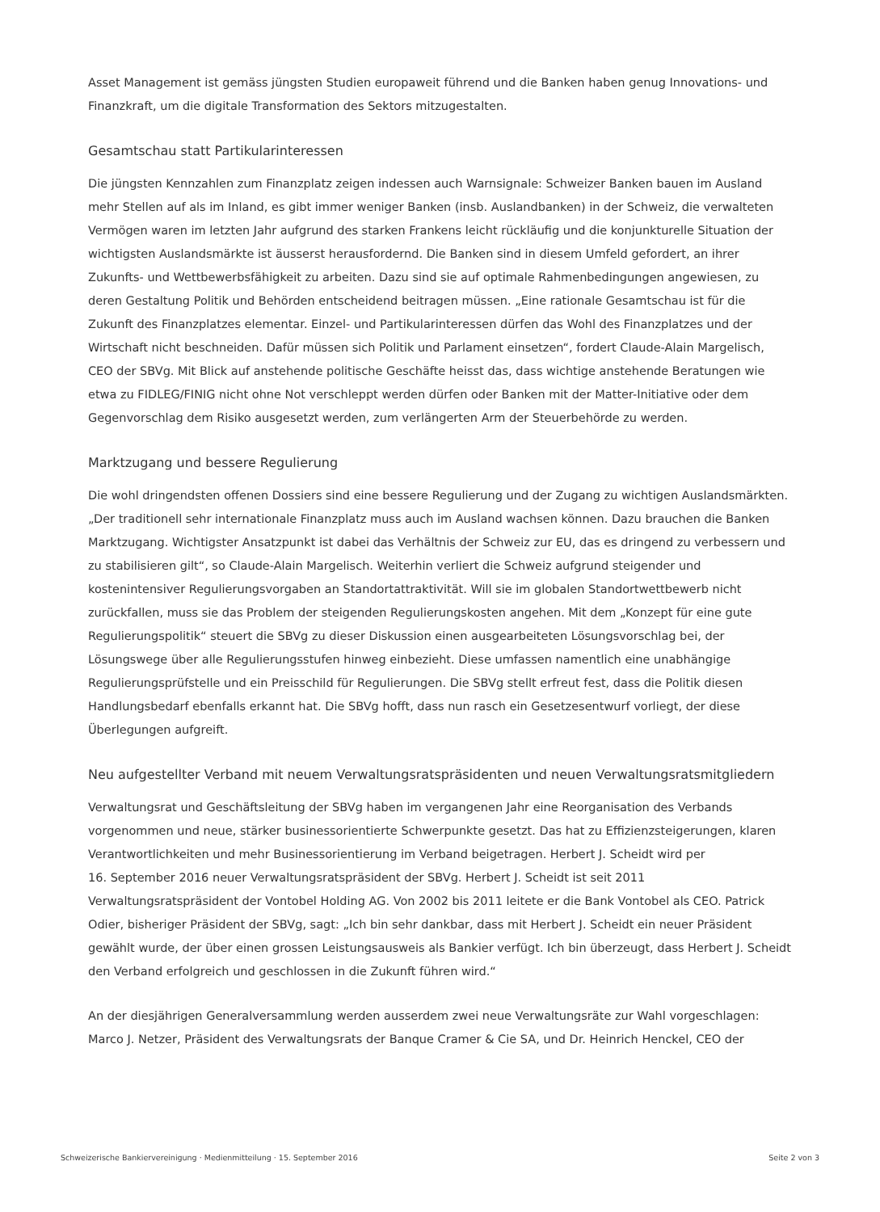Asset Management ist gemäss jüngsten Studien europaweit führend und die Banken haben genug Innovations- und Finanzkraft, um die digitale Transformation des Sektors mitzugestalten.
Gesamtschau statt Partikularinteressen
Die jüngsten Kennzahlen zum Finanzplatz zeigen indessen auch Warnsignale: Schweizer Banken bauen im Ausland mehr Stellen auf als im Inland, es gibt immer weniger Banken (insb. Auslandbanken) in der Schweiz, die verwalteten Vermögen waren im letzten Jahr aufgrund des starken Frankens leicht rückläufig und die konjunkturelle Situation der wichtigsten Auslandsmärkte ist äusserst herausfordernd. Die Banken sind in diesem Umfeld gefordert, an ihrer Zukunfts- und Wettbewerbsfähigkeit zu arbeiten. Dazu sind sie auf optimale Rahmenbedingungen angewiesen, zu deren Gestaltung Politik und Behörden entscheidend beitragen müssen. „Eine rationale Gesamtschau ist für die Zukunft des Finanzplatzes elementar. Einzel- und Partikularinteressen dürfen das Wohl des Finanzplatzes und der Wirtschaft nicht beschneiden. Dafür müssen sich Politik und Parlament einsetzen“, fordert Claude-Alain Margelisch, CEO der SBVg. Mit Blick auf anstehende politische Geschäfte heisst das, dass wichtige anstehende Beratungen wie etwa zu FIDLEG/FINIG nicht ohne Not verschleppt werden dürfen oder Banken mit der Matter-Initiative oder dem Gegenvorschlag dem Risiko ausgesetzt werden, zum verlängerten Arm der Steuerbehörde zu werden.
Marktzugang und bessere Regulierung
Die wohl dringendsten offenen Dossiers sind eine bessere Regulierung und der Zugang zu wichtigen Auslandsmärkten. „Der traditionell sehr internationale Finanzplatz muss auch im Ausland wachsen können. Dazu brauchen die Banken Marktzugang. Wichtigster Ansatzpunkt ist dabei das Verhältnis der Schweiz zur EU, das es dringend zu verbessern und zu stabilisieren gilt“, so Claude-Alain Margelisch. Weiterhin verliert die Schweiz aufgrund steigender und kostenintensiver Regulierungsvorgaben an Standortattraktivität. Will sie im globalen Standortwettbewerb nicht zurückfallen, muss sie das Problem der steigenden Regulierungskosten angehen. Mit dem „Konzept für eine gute Regulierungspolitik“ steuert die SBVg zu dieser Diskussion einen ausgearbeiteten Lösungsvorschlag bei, der Lösungswege über alle Regulierungsstufen hinweg einbezieht. Diese umfassen namentlich eine unabhängige Regulierungsprüfstelle und ein Preisschild für Regulierungen. Die SBVg stellt erfreut fest, dass die Politik diesen Handlungsbedarf ebenfalls erkannt hat. Die SBVg hofft, dass nun rasch ein Gesetzesentwurf vorliegt, der diese Überlegungen aufgreift.
Neu aufgestellter Verband mit neuem Verwaltungsratspräsidenten und neuen Verwaltungsratsmitgliedern
Verwaltungsrat und Geschäftsleitung der SBVg haben im vergangenen Jahr eine Reorganisation des Verbands vorgenommen und neue, stärker businessorientierte Schwerpunkte gesetzt. Das hat zu Effizienzsteigerungen, klaren Verantwortlichkeiten und mehr Businessorientierung im Verband beigetragen. Herbert J. Scheidt wird per
16. September 2016 neuer Verwaltungsratspräsident der SBVg. Herbert J. Scheidt ist seit 2011 Verwaltungsratspräsident der Vontobel Holding AG. Von 2002 bis 2011 leitete er die Bank Vontobel als CEO. Patrick Odier, bisheriger Präsident der SBVg, sagt: „Ich bin sehr dankbar, dass mit Herbert J. Scheidt ein neuer Präsident gewählt wurde, der über einen grossen Leistungsausweis als Bankier verfügt. Ich bin überzeugt, dass Herbert J. Scheidt den Verband erfolgreich und geschlossen in die Zukunft führen wird.“
An der diesjährigen Generalversammlung werden ausserdem zwei neue Verwaltungsräte zur Wahl vorgeschlagen:
Marco J. Netzer, Präsident des Verwaltungsrats der Banque Cramer & Cie SA, und Dr. Heinrich Henckel, CEO der
Schweizerische Bankiervereinigung · Medienmitteilung · 15. September 2016 Seite 2 von 3